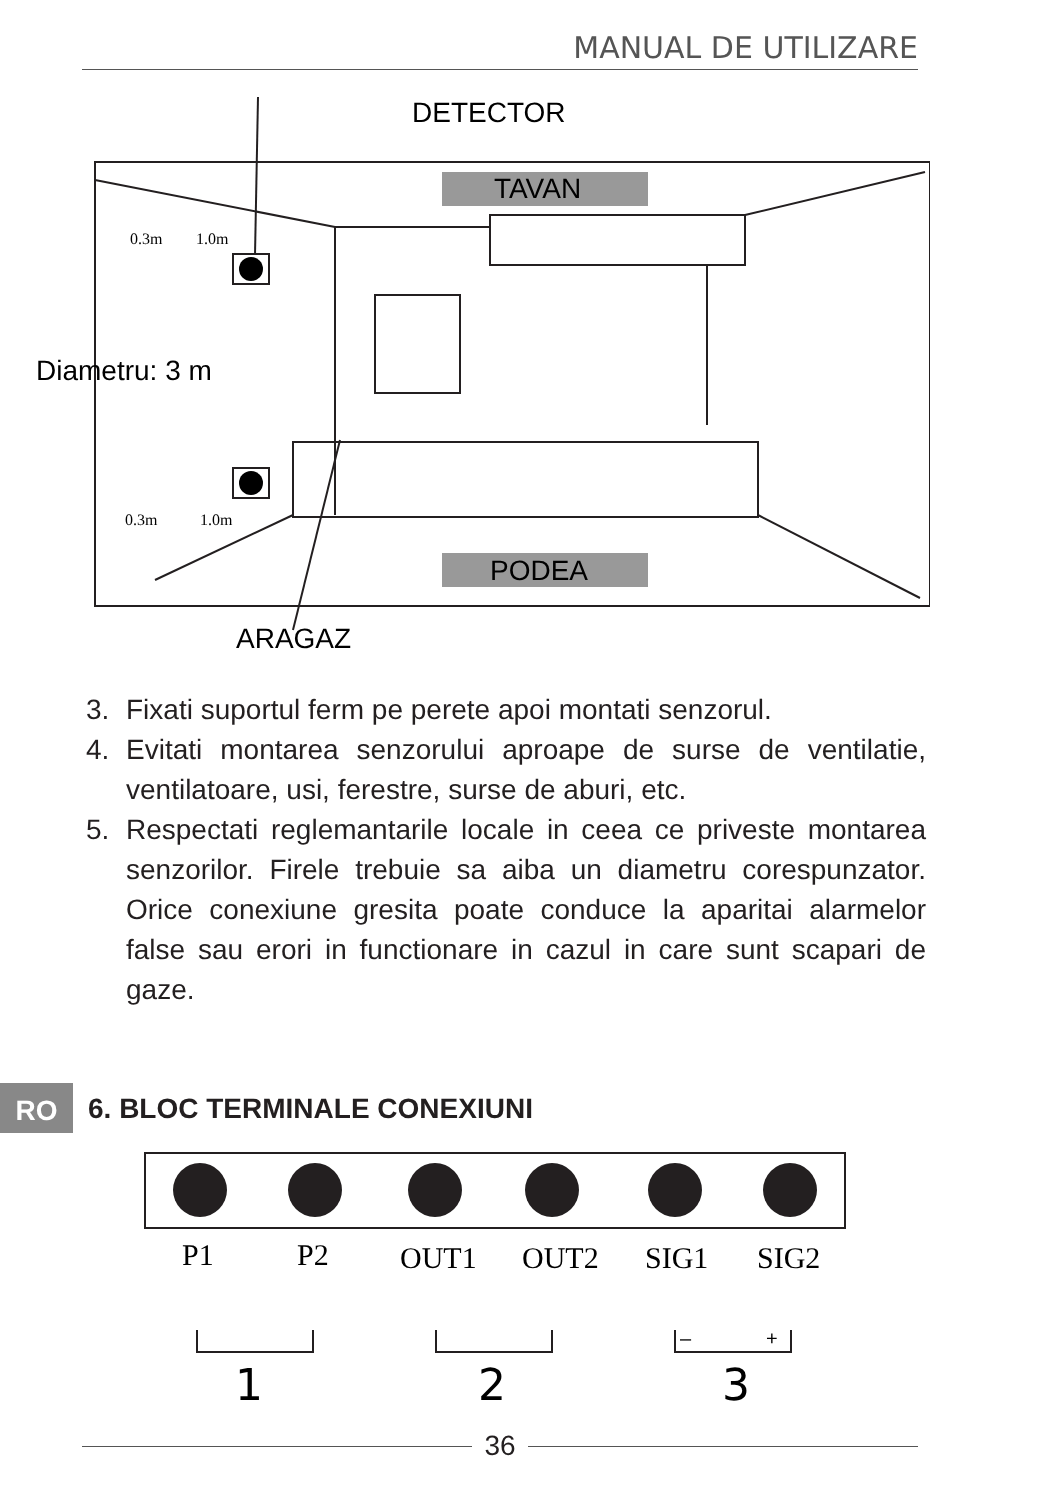MANUAL DE UTILIZARE
DETECTOR
TAVAN
PODEA
Diametru: 3 m
ARAGAZ
0.3m
1.0m
0.3m
1.0m
3. Fixati suportul ferm pe perete apoi montati senzorul.
4. Evitati montarea senzorului aproape de surse de ventilatie, ventilatoare, usi, ferestre, surse de aburi, etc.
5. Respectati reglemantarile locale in ceea ce priveste montarea senzorilor. Firele trebuie sa aiba un diametru corespunzator. Orice conexiune gresita poate conduce la aparitai alarmelor false sau erori in functionare in cazul in care sunt scapari de gaze.
RO 6. BLOC TERMINALE CONEXIUNI
P1
P2
OUT1
OUT2
SIG1
SIG2
1
2
3
–
+
36